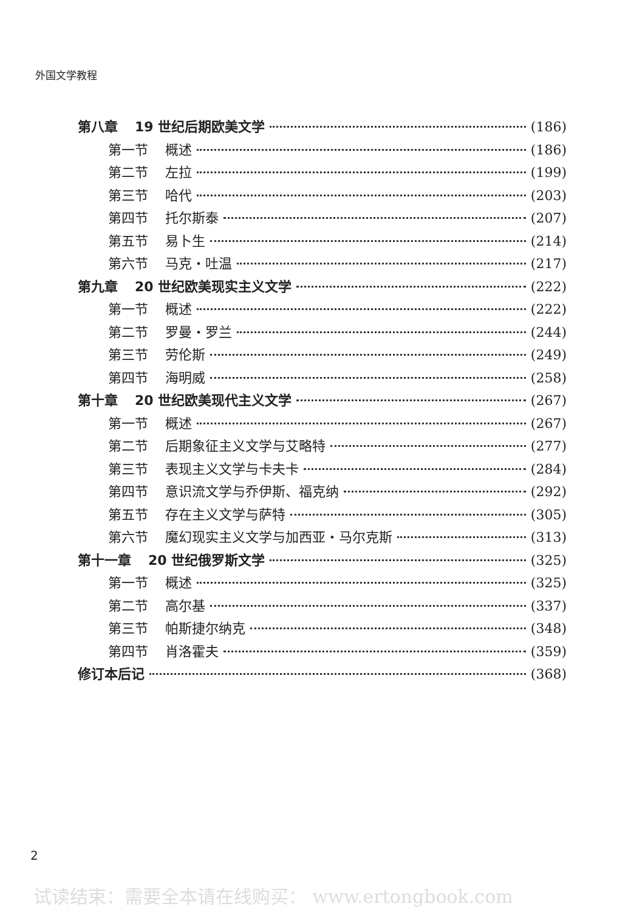外国文学教程
第八章 19 世纪后期欧美文学 (186)
第一节 概述 (186)
第二节 左拉 (199)
第三节 哈代 (203)
第四节 托尔斯泰 (207)
第五节 易卜生 (214)
第六节 马克・吐温 (217)
第九章 20 世纪欧美现实主义文学 (222)
第一节 概述 (222)
第二节 罗曼・罗兰 (244)
第三节 劳伦斯 (249)
第四节 海明威 (258)
第十章 20 世纪欧美现代主义文学 (267)
第一节 概述 (267)
第二节 后期象征主义文学与艾略特 (277)
第三节 表现主义文学与卡夫卡 (284)
第四节 意识流文学与乔伊斯、福克纳 (292)
第五节 存在主义文学与萨特 (305)
第六节 魔幻现实主义文学与加西亚・马尔克斯 (313)
第十一章 20 世纪俄罗斯文学 (325)
第一节 概述 (325)
第二节 高尔基 (337)
第三节 帕斯捷尔纳克 (348)
第四节 肖洛霍夫 (359)
修订本后记 (368)
2
试读结束：需要全本请在线购买： www.ertongbook.com